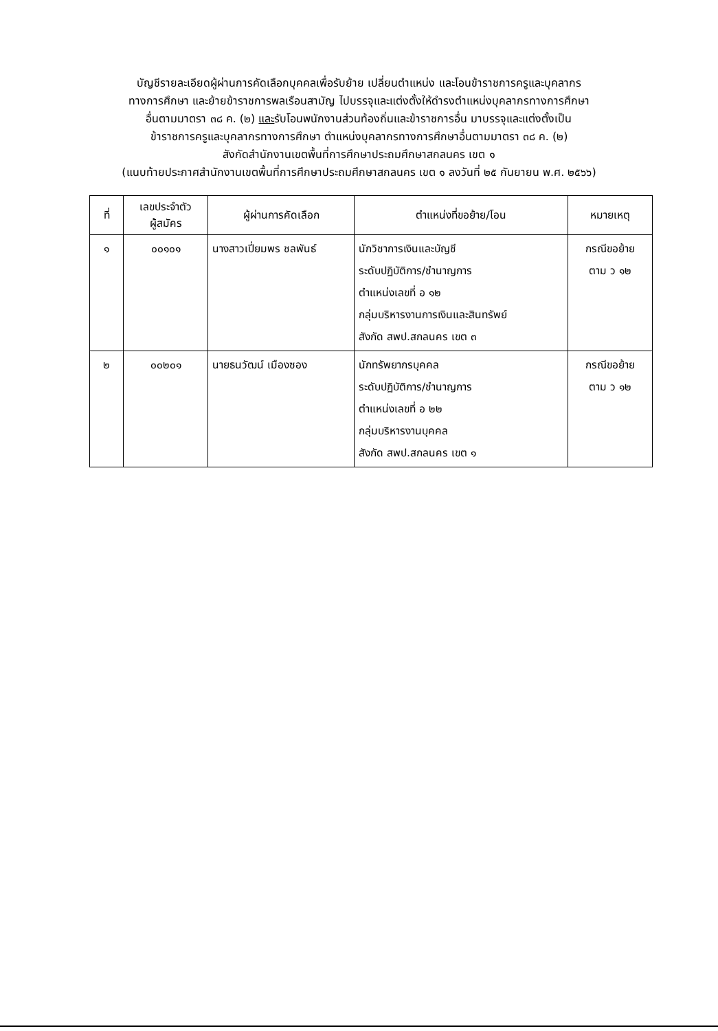บัญชีรายละเอียดผู้ผ่านการคัดเลือกบุคคลเพื่อรับย้าย เปลี่ยนตำแหน่ง และโอนข้าราชการครูและบุคลากร
ทางการศึกษา และย้ายข้าราชการพลเรือนสามัญ ไปบรรจุและแต่งตั้งให้ดำรงตำแหน่งบุคลากรทางการศึกษา
อื่นตามมาตรา ๓๘ ค. (๒) และรับโอนพนักงานส่วนท้องถิ่นและข้าราชการอื่น มาบรรจุและแต่งตั้งเป็น
ข้าราชการครูและบุคลากรทางการศึกษา ตำแหน่งบุคลากรทางการศึกษาอื่นตามมาตรา ๓๘ ค. (๒)
สังกัดสำนักงานเขตพื้นที่การศึกษาประถมศึกษาสกลนคร เขต ๑
(แนบท้ายประกาศสำนักงานเขตพื้นที่การศึกษาประถมศึกษาสกลนคร เขต ๑ ลงวันที่ ๒๕ กันยายน พ.ศ. ๒๕๖๖)
| ที่ | เลขประจำตัว ผู้สมัคร | ผู้ผ่านการคัดเลือก | ตำแหน่งที่ขอย้าย/โอน | หมายเหตุ |
| --- | --- | --- | --- | --- |
| ๑ | ๐๐๑๐๑ | นางสาวเปี่ยมพร ชลพันธ์ | นักวิชาการเงินและบัญชี ระดับปฏิบัติการ/ชำนาญการ ตำแหน่งเลขที่ อ ๑๒ กลุ่มบริหารงานการเงินและสินทรัพย์ สังกัด สพป.สกลนคร เขต ๓ | กรณีขอย้าย ตาม ว ๑๒ |
| ๒ | ๐๐๒๐๑ | นายธนวัฒน์ เมืองซอง | นักทรัพยากรบุคคล ระดับปฏิบัติการ/ชำนาญการ ตำแหน่งเลขที่ อ ๒๒ กลุ่มบริหารงานบุคคล สังกัด สพป.สกลนคร เขต ๑ | กรณีขอย้าย ตาม ว ๑๒ |